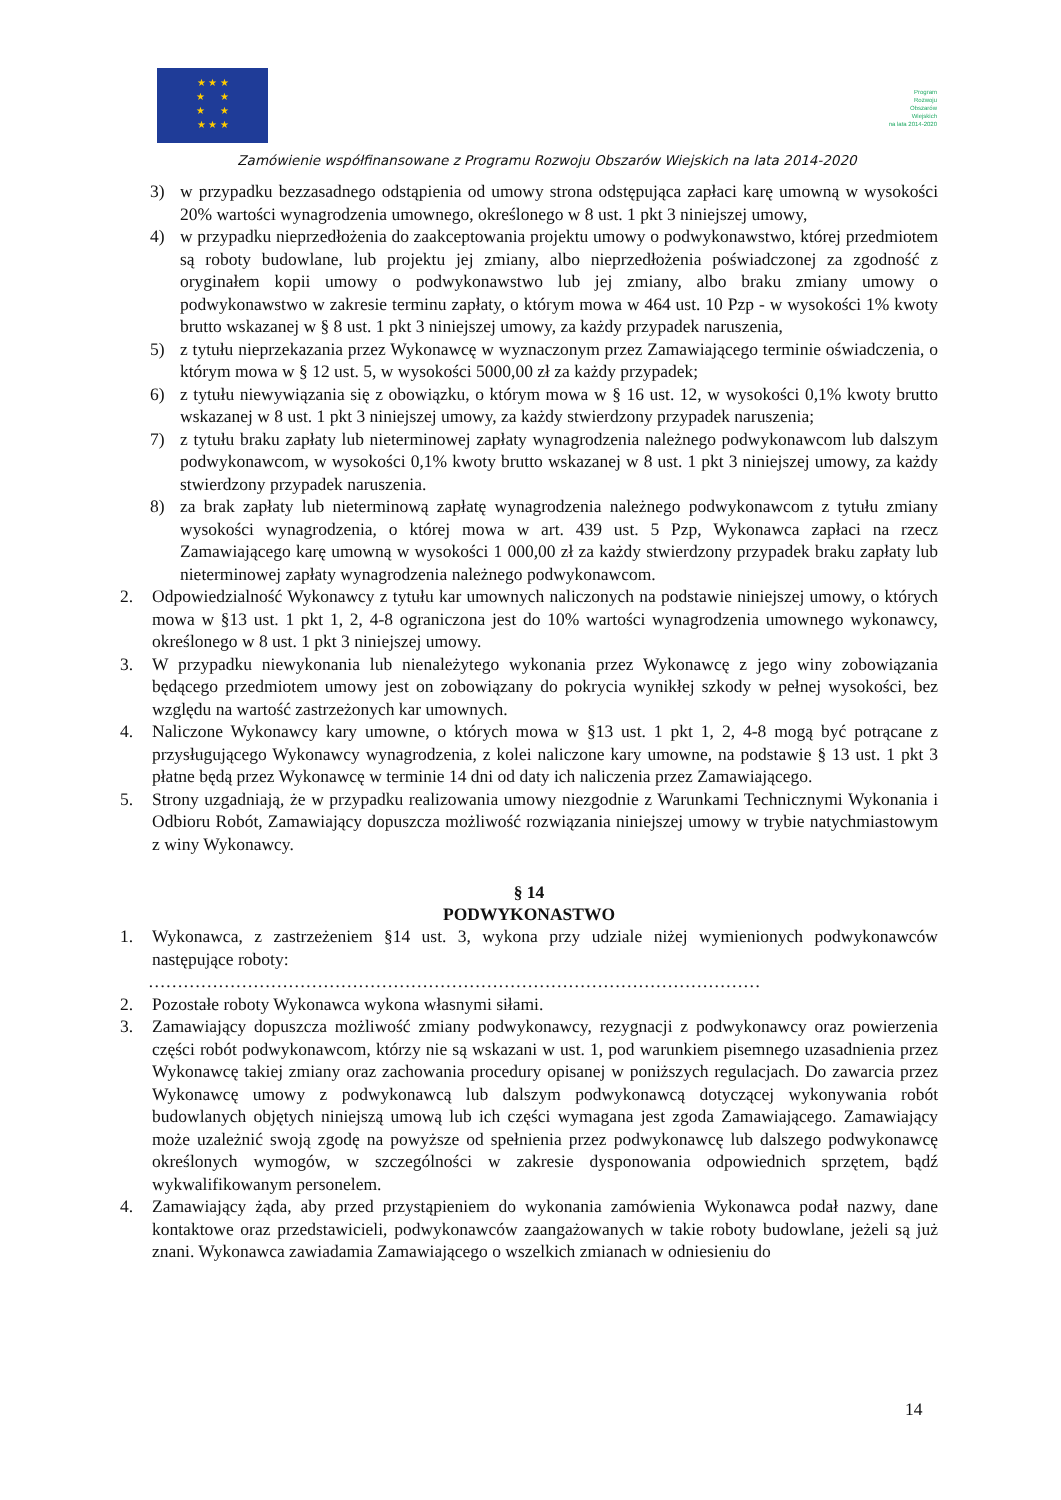★ ★ ★
★ ★
★ ★
★ ★ ★
Program
Rozwoju
Obszarów
Wiejskich
na lata 2014-2020
Zamówienie współfinansowane z Programu Rozwoju Obszarów Wiejskich na lata 2014-2020
3) w przypadku bezzasadnego odstąpienia od umowy strona odstępująca zapłaci karę umowną w wysokości 20% wartości wynagrodzenia umownego, określonego w 8 ust. 1 pkt 3 niniejszej umowy,
4) w przypadku nieprzedłożenia do zaakceptowania projektu umowy o podwykonawstwo, której przedmiotem są roboty budowlane, lub projektu jej zmiany, albo nieprzedłożenia poświadczonej za zgodność z oryginałem kopii umowy o podwykonawstwo lub jej zmiany, albo braku zmiany umowy o podwykonawstwo w zakresie terminu zapłaty, o którym mowa w 464 ust. 10 Pzp - w wysokości 1% kwoty brutto wskazanej w § 8 ust. 1 pkt 3 niniejszej umowy, za każdy przypadek naruszenia,
5) z tytułu nieprzekazania przez Wykonawcę w wyznaczonym przez Zamawiającego terminie oświadczenia, o którym mowa w § 12 ust. 5, w wysokości 5000,00 zł za każdy przypadek;
6) z tytułu niewywiązania się z obowiązku, o którym mowa w § 16 ust. 12, w wysokości 0,1% kwoty brutto wskazanej w 8 ust. 1 pkt 3 niniejszej umowy, za każdy stwierdzony przypadek naruszenia;
7) z tytułu braku zapłaty lub nieterminowej zapłaty wynagrodzenia należnego podwykonawcom lub dalszym podwykonawcom, w wysokości 0,1% kwoty brutto wskazanej w 8 ust. 1 pkt 3 niniejszej umowy, za każdy stwierdzony przypadek naruszenia.
8) za brak zapłaty lub nieterminową zapłatę wynagrodzenia należnego podwykonawcom z tytułu zmiany wysokości wynagrodzenia, o której mowa w art. 439 ust. 5 Pzp, Wykonawca zapłaci na rzecz Zamawiającego karę umowną w wysokości 1 000,00 zł za każdy stwierdzony przypadek braku zapłaty lub nieterminowej zapłaty wynagrodzenia należnego podwykonawcom.
2. Odpowiedzialność Wykonawcy z tytułu kar umownych naliczonych na podstawie niniejszej umowy, o których mowa w §13 ust. 1 pkt 1, 2, 4-8 ograniczona jest do 10% wartości wynagrodzenia umownego wykonawcy, określonego w 8 ust. 1 pkt 3 niniejszej umowy.
3. W przypadku niewykonania lub nienależytego wykonania przez Wykonawcę z jego winy zobowiązania będącego przedmiotem umowy jest on zobowiązany do pokrycia wynikłej szkody w pełnej wysokości, bez względu na wartość zastrzeżonych kar umownych.
4. Naliczone Wykonawcy kary umowne, o których mowa w §13 ust. 1 pkt 1, 2, 4-8 mogą być potrącane z przysługującego Wykonawcy wynagrodzenia, z kolei naliczone kary umowne, na podstawie § 13 ust. 1 pkt 3 płatne będą przez Wykonawcę w terminie 14 dni od daty ich naliczenia przez Zamawiającego.
5. Strony uzgadniają, że w przypadku realizowania umowy niezgodnie z Warunkami Technicznymi Wykonania i Odbioru Robót, Zamawiający dopuszcza możliwość rozwiązania niniejszej umowy w trybie natychmiastowym z winy Wykonawcy.
§ 14
PODWYKONASTWO
1. Wykonawca, z zastrzeżeniem §14 ust. 3, wykona przy udziale niżej wymienionych podwykonawców następujące roboty:
……………………………………………………………………………………………
2. Pozostałe roboty Wykonawca wykona własnymi siłami.
3. Zamawiający dopuszcza możliwość zmiany podwykonawcy, rezygnacji z podwykonawcy oraz powierzenia części robót podwykonawcom, którzy nie są wskazani w ust. 1, pod warunkiem pisemnego uzasadnienia przez Wykonawcę takiej zmiany oraz zachowania procedury opisanej w poniższych regulacjach. Do zawarcia przez Wykonawcę umowy z podwykonawcą lub dalszym podwykonawcą dotyczącej wykonywania robót budowlanych objętych niniejszą umową lub ich części wymagana jest zgoda Zamawiającego. Zamawiający może uzależnić swoją zgodę na powyższe od spełnienia przez podwykonawcę lub dalszego podwykonawcę określonych wymogów, w szczególności w zakresie dysponowania odpowiednich sprzętem, bądź wykwalifikowanym personelem.
4. Zamawiający żąda, aby przed przystąpieniem do wykonania zamówienia Wykonawca podał nazwy, dane kontaktowe oraz przedstawicieli, podwykonawców zaangażowanych w takie roboty budowlane, jeżeli są już znani. Wykonawca zawiadamia Zamawiającego o wszelkich zmianach w odniesieniu do
14